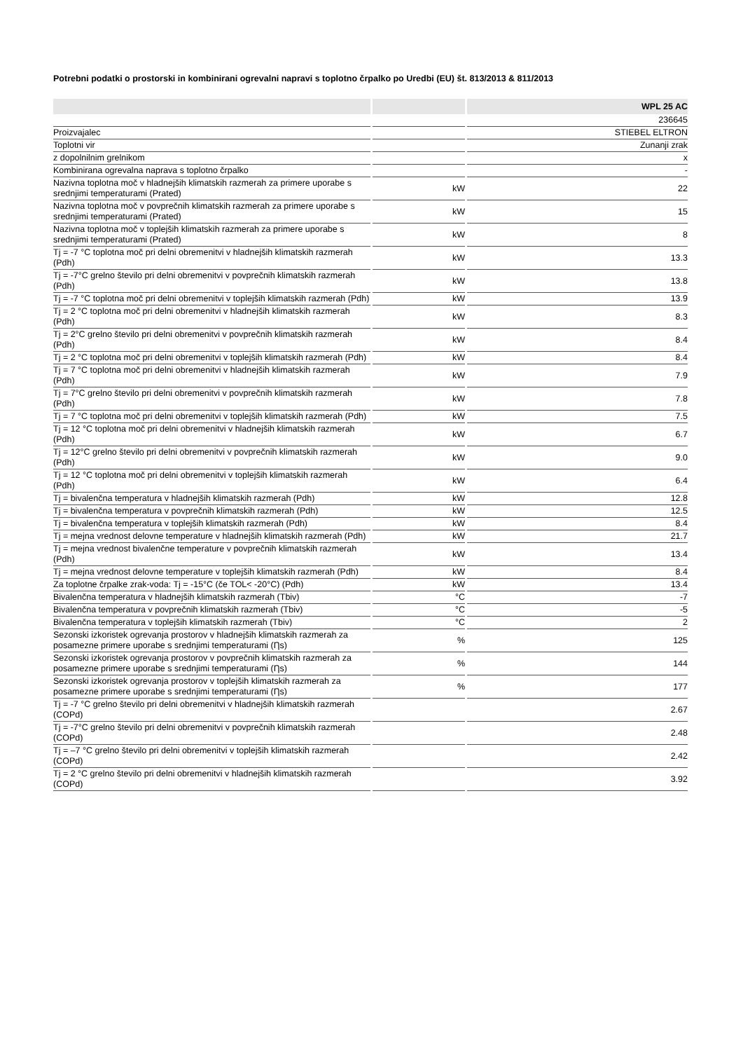Potrebni podatki o prostorski in kombinirani ogrevalni napravi s toplotno črpalko po Uredbi (EU) št. 813/2013 & 811/2013
| | | WPL 25 AC |
| --- | --- | --- |
| | | 236645 |
| Proizvajalec | | STIEBEL ELTRON |
| Toplotni vir | | Zunanji zrak |
| z dopolnilnim grelnikom | | x |
| Kombinirana ogrevalna naprava s toplotno črpalko | | - |
| Nazivna toplotna moč v hladnejših klimatskih razmerah za primere uporabe s srednjimi temperaturami (Prated) | kW | 22 |
| Nazivna toplotna moč v povprečnih klimatskih razmerah za primere uporabe s srednjimi temperaturami (Prated) | kW | 15 |
| Nazivna toplotna moč v toplejših klimatskih razmerah za primere uporabe s srednjimi temperaturami (Prated) | kW | 8 |
| Tj = -7 °C toplotna moč pri delni obremenitvi v hladnejših klimatskih razmerah (Pdh) | kW | 13.3 |
| Tj = -7°C grelno število pri delni obremenitvi v povprečnih klimatskih razmerah (Pdh) | kW | 13.8 |
| Tj = -7 °C toplotna moč pri delni obremenitvi v toplejših klimatskih razmerah (Pdh) | kW | 13.9 |
| Tj = 2 °C toplotna moč pri delni obremenitvi v hladnejših klimatskih razmerah (Pdh) | kW | 8.3 |
| Tj = 2°C grelno število pri delni obremenitvi v povprečnih klimatskih razmerah (Pdh) | kW | 8.4 |
| Tj = 2 °C toplotna moč pri delni obremenitvi v toplejših klimatskih razmerah (Pdh) | kW | 8.4 |
| Tj = 7 °C toplotna moč pri delni obremenitvi v hladnejših klimatskih razmerah (Pdh) | kW | 7.9 |
| Tj = 7°C grelno število pri delni obremenitvi v povprečnih klimatskih razmerah (Pdh) | kW | 7.8 |
| Tj = 7 °C toplotna moč pri delni obremenitvi v toplejših klimatskih razmerah (Pdh) | kW | 7.5 |
| Tj = 12 °C toplotna moč pri delni obremenitvi v hladnejših klimatskih razmerah (Pdh) | kW | 6.7 |
| Tj = 12°C grelno število pri delni obremenitvi v povprečnih klimatskih razmerah (Pdh) | kW | 9.0 |
| Tj = 12 °C toplotna moč pri delni obremenitvi v toplejših klimatskih razmerah (Pdh) | kW | 6.4 |
| Tj = bivalenčna temperatura v hladnejših klimatskih razmerah (Pdh) | kW | 12.8 |
| Tj = bivalenčna temperatura v povprečnih klimatskih razmerah (Pdh) | kW | 12.5 |
| Tj = bivalenčna temperatura v toplejših klimatskih razmerah (Pdh) | kW | 8.4 |
| Tj = mejna vrednost delovne temperature v hladnejših klimatskih razmerah (Pdh) | kW | 21.7 |
| Tj = mejna vrednost bivalenčne temperature v povprečnih klimatskih razmerah (Pdh) | kW | 13.4 |
| Tj = mejna vrednost delovne temperature v toplejših klimatskih razmerah (Pdh) | kW | 8.4 |
| Za toplotne črpalke zrak-voda: Tj = -15°C (če TOL< -20°C) (Pdh) | kW | 13.4 |
| Bivalenčna temperatura v hladnejših klimatskih razmerah (Tbiv) | °C | -7 |
| Bivalenčna temperatura v povprečnih klimatskih razmerah (Tbiv) | °C | -5 |
| Bivalenčna temperatura v toplejših klimatskih razmerah (Tbiv) | °C | 2 |
| Sezonski izkoristek ogrevanja prostorov v hladnejših klimatskih razmerah za posamezne primere uporabe s srednjimi temperaturami (Ƞs) | % | 125 |
| Sezonski izkoristek ogrevanja prostorov v povprečnih klimatskih razmerah za posamezne primere uporabe s srednjimi temperaturami (Ƞs) | % | 144 |
| Sezonski izkoristek ogrevanja prostorov v toplejših klimatskih razmerah za posamezne primere uporabe s srednjimi temperaturami (Ƞs) | % | 177 |
| Tj = -7 °C grelno število pri delni obremenitvi v hladnejših klimatskih razmerah (COPd) | | 2.67 |
| Tj = -7°C grelno število pri delni obremenitvi v povprečnih klimatskih razmerah (COPd) | | 2.48 |
| Tj = –7 °C grelno število pri delni obremenitvi v toplejših klimatskih razmerah (COPd) | | 2.42 |
| Tj = 2 °C grelno število pri delni obremenitvi v hladnejših klimatskih razmerah (COPd) | | 3.92 |